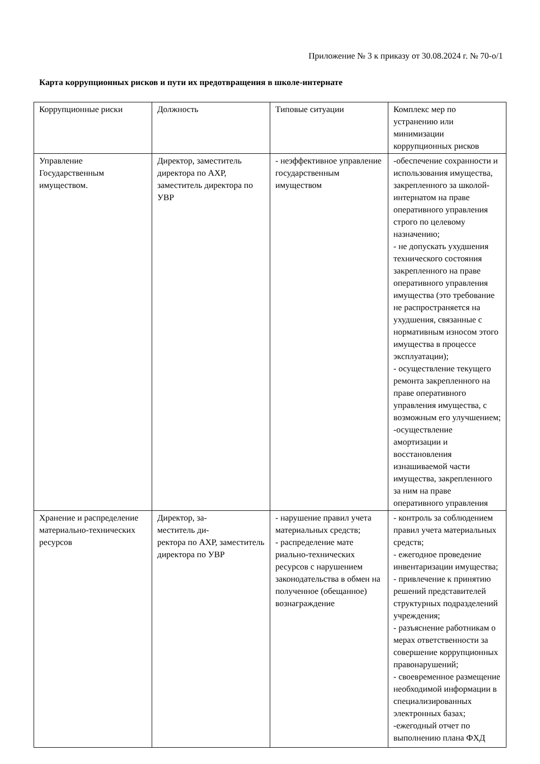Приложение № 3 к приказу от 30.08.2024 г. № 70-о/1
Карта коррупционных рисков и пути их предотвращения в школе-интернате
| Коррупционные риски | Должность | Типовые ситуации | Комплекс мер по устранению или минимизации коррупционных рисков |
| Управление Государственным имуществом. | Директор, заместитель директора по АХР, заместитель директора по УВР | - неэффективное управление государственным имуществом | -обеспечение сохранности и использования имущества, закрепленного за школой-интернатом на праве оперативного управления строго по целевому назначению; - не допускать ухудшения технического состояния закрепленного на праве оперативного управления имущества (это требование не распространяется на ухудшения, связанные с нормативным износом этого имущества в процессе эксплуатации); - осуществление текущего ремонта закрепленного на праве оперативного управления имущества, с возможным его улучшением; -осуществление амортизации и восстановления изнашиваемой части имущества, закрепленного за ним на праве оперативного управления |
| Хранение и распределение материально-технических ресурсов | Директор, за- меститель ди- ректора по АХР, заместитель директора по УВР | - нарушение правил учета материальных средств; - распределение мате риально-технических ресурсов с нарушением законодательства в обмен на полученное (обещанное) вознаграждение | - контроль за соблюдением правил учета материальных средств; - ежегодное проведение инвентаризации имущества; - привлечение к принятию решений представителей структурных подразделений учреждения; - разъяснение работникам о мерах ответственности за совершение коррупционных правонарушений; - своевременное размещение необходимой информации в специализированных электронных базах; -ежегодный отчет по выполнению плана ФХД |